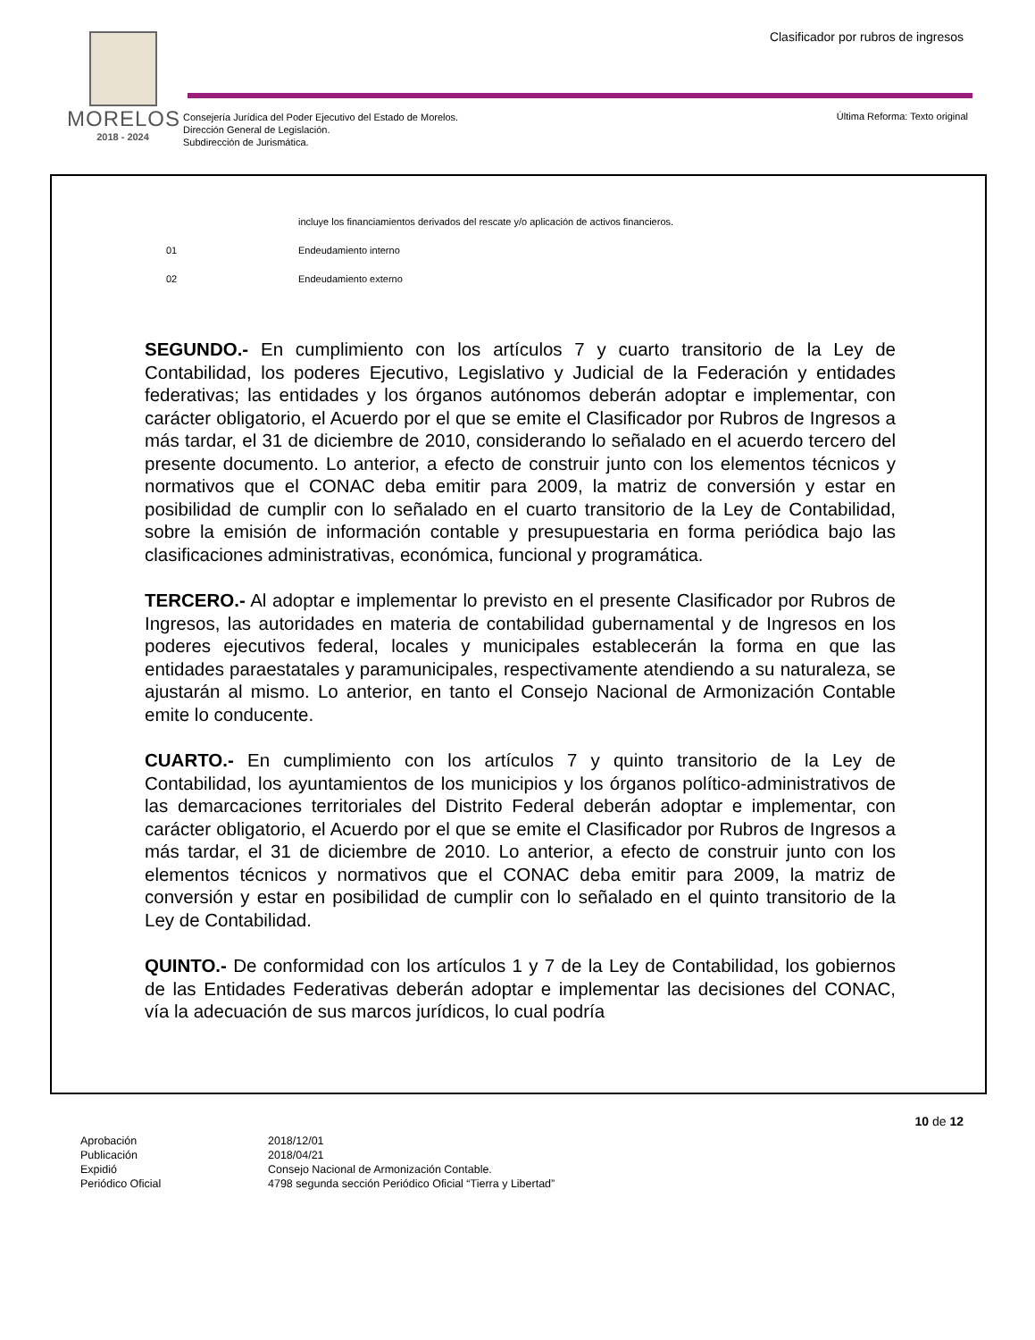MORELOS
2018 - 2024
Clasificador por rubros de ingresos
Consejería Jurídica del Poder Ejecutivo del Estado de Morelos.
Dirección General de Legislación.
Subdirección de Jurismática.
Última Reforma: Texto original
incluye los financiamientos derivados del rescate y/o aplicación de activos financieros.
01 Endeudamiento interno
02 Endeudamiento externo
SEGUNDO.- En cumplimiento con los artículos 7 y cuarto transitorio de la Ley de Contabilidad, los poderes Ejecutivo, Legislativo y Judicial de la Federación y entidades federativas; las entidades y los órganos autónomos deberán adoptar e implementar, con carácter obligatorio, el Acuerdo por el que se emite el Clasificador por Rubros de Ingresos a más tardar, el 31 de diciembre de 2010, considerando lo señalado en el acuerdo tercero del presente documento. Lo anterior, a efecto de construir junto con los elementos técnicos y normativos que el CONAC deba emitir para 2009, la matriz de conversión y estar en posibilidad de cumplir con lo señalado en el cuarto transitorio de la Ley de Contabilidad, sobre la emisión de información contable y presupuestaria en forma periódica bajo las clasificaciones administrativas, económica, funcional y programática.
TERCERO.- Al adoptar e implementar lo previsto en el presente Clasificador por Rubros de Ingresos, las autoridades en materia de contabilidad gubernamental y de Ingresos en los poderes ejecutivos federal, locales y municipales establecerán la forma en que las entidades paraestatales y paramunicipales, respectivamente atendiendo a su naturaleza, se ajustarán al mismo. Lo anterior, en tanto el Consejo Nacional de Armonización Contable emite lo conducente.
CUARTO.- En cumplimiento con los artículos 7 y quinto transitorio de la Ley de Contabilidad, los ayuntamientos de los municipios y los órganos político-administrativos de las demarcaciones territoriales del Distrito Federal deberán adoptar e implementar, con carácter obligatorio, el Acuerdo por el que se emite el Clasificador por Rubros de Ingresos a más tardar, el 31 de diciembre de 2010. Lo anterior, a efecto de construir junto con los elementos técnicos y normativos que el CONAC deba emitir para 2009, la matriz de conversión y estar en posibilidad de cumplir con lo señalado en el quinto transitorio de la Ley de Contabilidad.
QUINTO.- De conformidad con los artículos 1 y 7 de la Ley de Contabilidad, los gobiernos de las Entidades Federativas deberán adoptar e implementar las decisiones del CONAC, vía la adecuación de sus marcos jurídicos, lo cual podría
10 de 12
Aprobación 2018/12/01 Publicación 2018/04/21 Expidió Consejo Nacional de Armonización Contable. Periódico Oficial 4798 segunda sección Periódico Oficial “Tierra y Libertad”